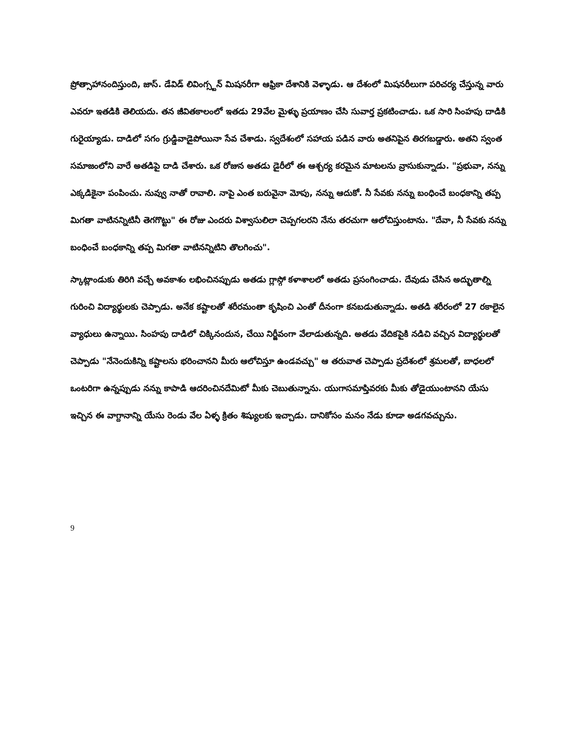ప్రోత్సాహానందిస్తుంది, జాస్. డేవిడ్ లివింగ్స్టన్ మిషనరీగా ఆఫ్రికా దేశానికి వెళ్ళాడు. ఆ దేశంలో మిషనరీలుగా పరిచర్య చేస్తున్న వారు ఎవరూ ఇతడికి తెలియదు. తన జీవితకాలంలో ఇతడు 29వేల మైళ్ళు ప్రయాణం చేసి సువార్త ప్రకటించాడు. ఒక సారి సింహపు దాడికి గురైయ్యాడు. దాడిలో సగం గ్రుడ్డివాడైపోయినా సేవ చేశాడు. స్వదేశంలో సహాయ పడిన వారు అతనిపైన తిరగబడ్డారు. అతని స్వంత సమాజంలోని వారే అతడిపై దాడి చేశారు. ఒక రోజున అతడు డైరీలో ఈ ఆశ్చర్య కరమైన మాటలను వ్రాసుకున్నాడు. "ప్రభువా, నన్ను ఎక్కడికైనా పంపించు. నువ్వు నాతో రావాలి. నాపై ఎంత బరువైనా మోపు, నన్ను ఆదుకో. నీ సేవకు నన్ను బంధించే బంధకాన్ని తప్ప మిగతా వాటినన్నిటినీ తెగగొట్టు" ఈ రోజు ఎందరు విశ్వాసులిలా చెప్పగలరని నేను తరచుగా ఆలోచిస్తుంటాను. "దేవా, నీ సేవకు నన్ను బంధించే బంధకాన్ని తప్ప మిగతా వాటినన్నిటిని తొలగించు".
స్కాట్లాండుకు తిరిగి వచ్చే అవకాశం లభించినప్పుడు అతడు గ్లాస్గో కళాశాలలో అతడు ప్రసంగించాడు. దేవుడు చేసిన అద్భుతాల్ని గురించి విద్యార్థులకు చెప్పాడు. అనేక కష్టాలతో శరీరమంతా కృషించి ఎంతో దీనంగా కనబడుతున్నాడు. అతడి శరీరంలో 27 రకాలైన వ్యాధులు ఉన్నాయి. సింహపు దాడిలో చిక్కినందున, చేయి నిర్జీవంగా వేలాడుతున్నది. అతడు వేదికపైకి నడిచి వచ్చిన విద్యార్థులతో చెప్పాడు "నేనెందుకిన్ని కష్టాలను భరించానని మీరు ఆలోచిస్తూ ఉండవచ్చు" ఆ తరువాత చెప్పాడు ప్రదేశంలో శ్రమలతో, బాధలలో ఒంటరిగా ఉన్నప్పుడు నన్ను కాపాడి ఆదరించినదేమిటో మీకు చెబుతున్నాను. యుగాసమాప్తివరకు మీకు తోడైయుంటానని యేసు ఇచ్చిన ఈ వాగ్దానాన్ని యేసు రెండు వేల ఏళ్ళ క్రితం శిష్యులకు ఇచ్చాడు. దానికోసం మనం నేడు కూడా అడగవచ్చును.
9